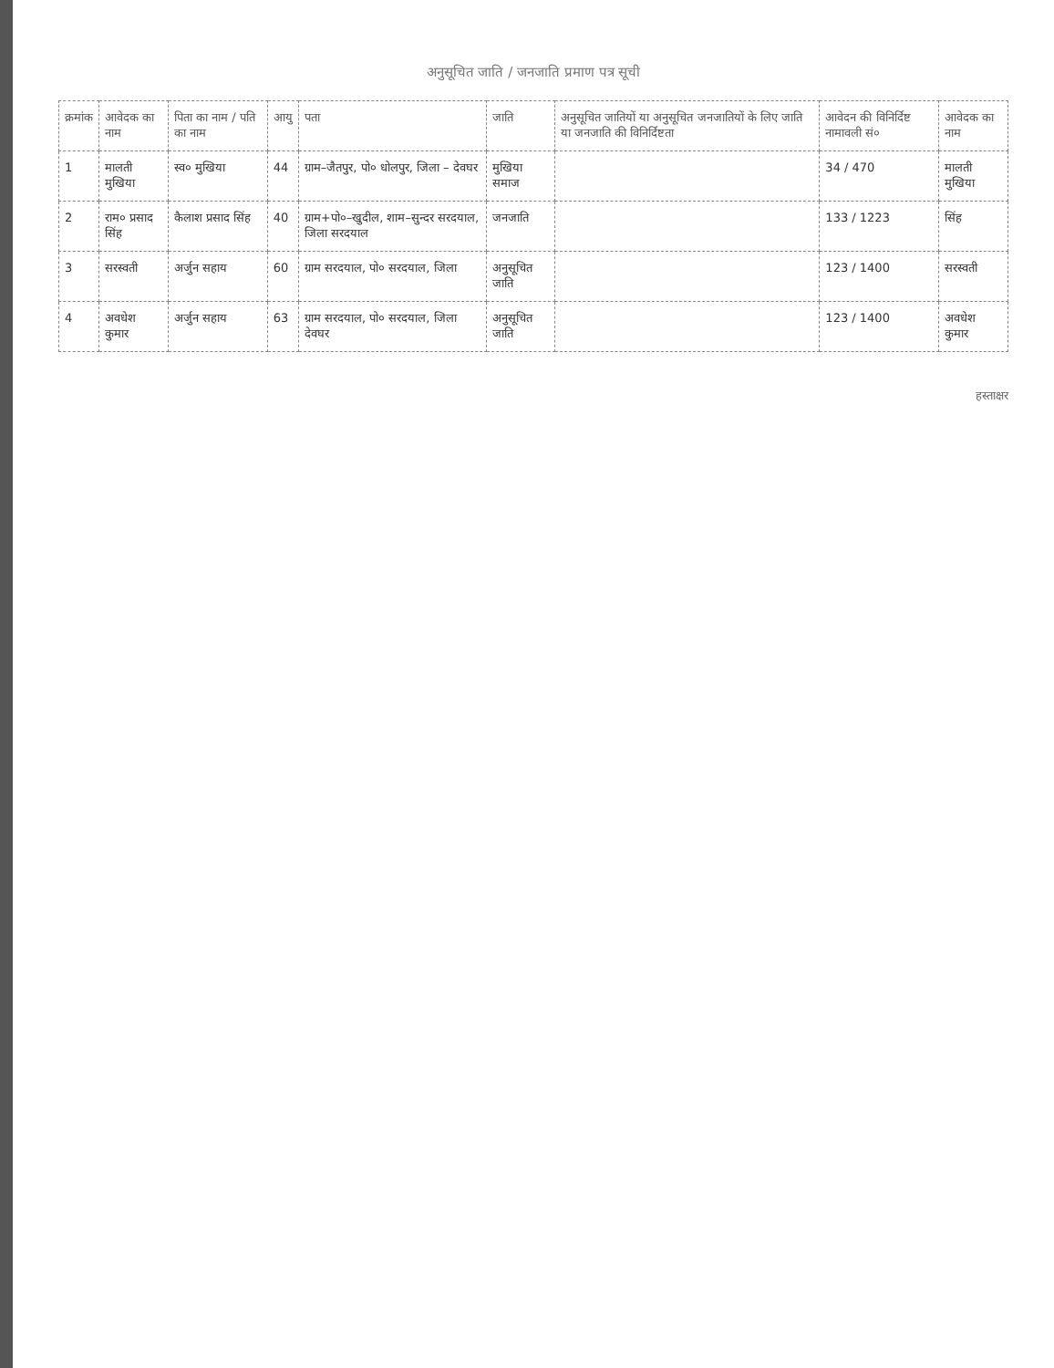अनुसूचित जाति / जनजाति प्रमाण पत्र सूची
| क्रमांक | आवेदक का नाम | पिता का नाम / पति का नाम | आयु | पता | जाति | अनुसूचित जातियों या अनुसूचित जनजातियों के लिए जाति या जनजाति की विनिर्दिष्टता | आवेदन की विनिर्दिष्ट नामावली सं० | आवेदक का नाम |
| --- | --- | --- | --- | --- | --- | --- | --- | --- |
| 1 | मालती मुखिया | स्व० मुखिया | 44 | ग्राम–जैतपुर, पो० धोलपुर, जिला – देवघर | मुखिया समाज | | 34 / 470 | मालती मुखिया |
| 2 | राम० प्रसाद सिंह | कैलाश प्रसाद सिंह | 40 | ग्राम+पो०–खुदील, शाम–सुन्दर सरदयाल, जिला सरदयाल | जनजाति | | 133 / 1223 | सिंह |
| 3 | सरस्वती | अर्जुन सहाय | 60 | ग्राम सरदयाल, पो० सरदयाल, जिला | अनुसूचित जाति | | 123 / 1400 | सरस्वती |
| 4 | अवधेश कुमार | अर्जुन सहाय | 63 | ग्राम सरदयाल, पो० सरदयाल, जिला देवघर | अनुसूचित जाति | | 123 / 1400 | अवधेश कुमार |
हस्ताक्षर